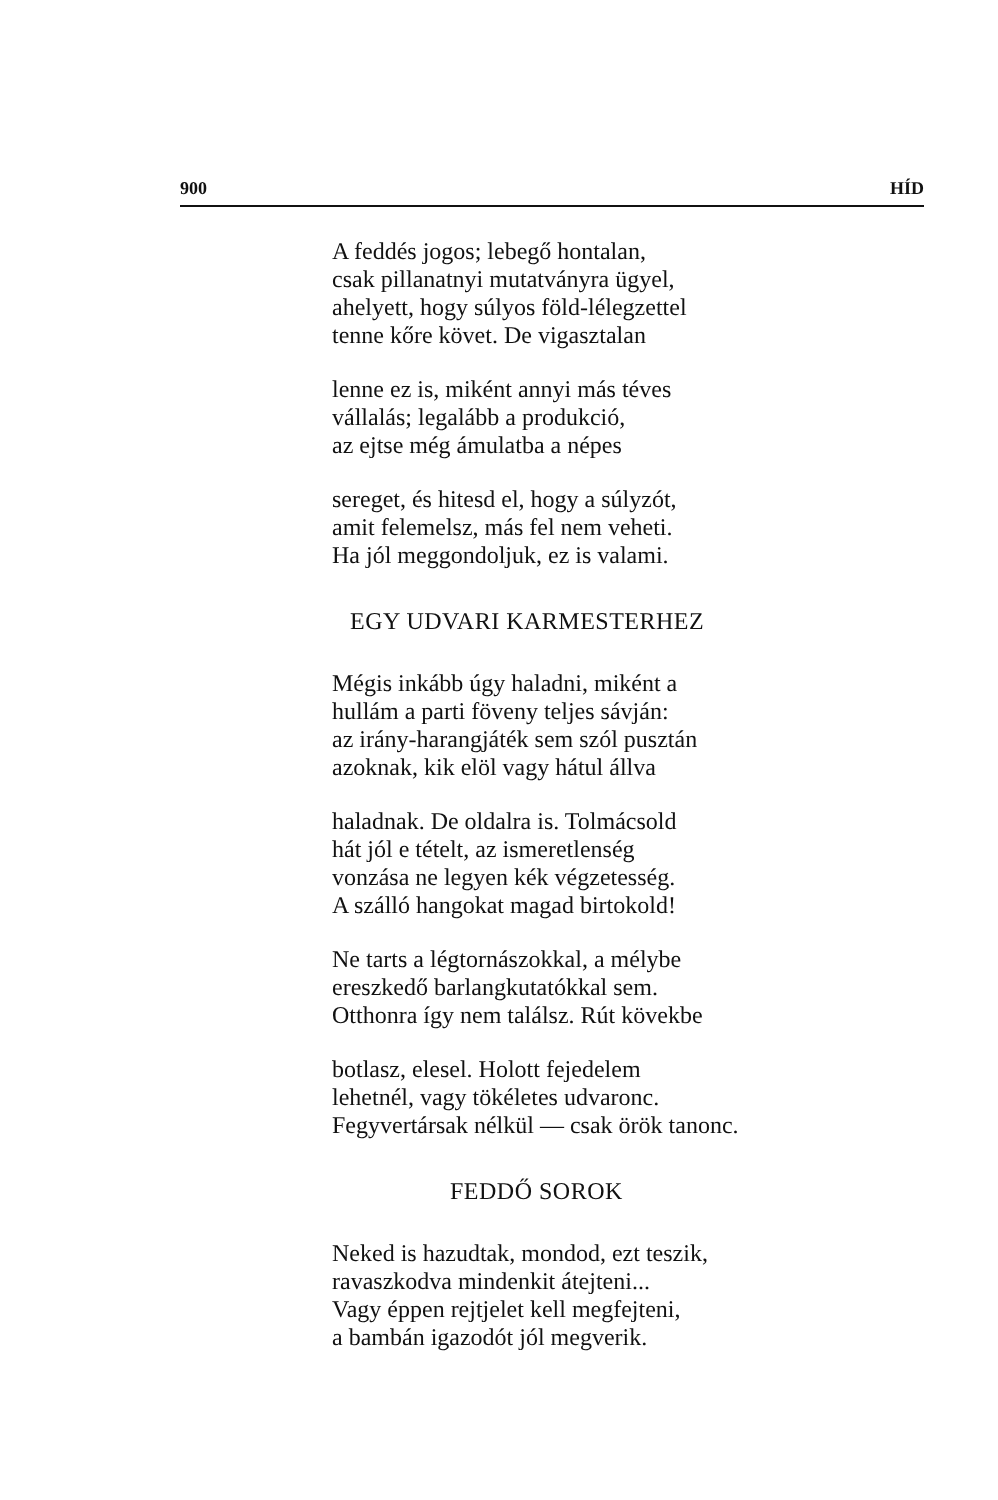900 HÍD
A feddés jogos; lebegő hontalan,
csak pillanatnyi mutatványra ügyel,
ahelyett, hogy súlyos föld-lélegzettel
tenne kőre követ. De vigasztalan
lenne ez is, miként annyi más téves
vállalás; legalább a produkció,
az ejtse még ámulatba a népes
sereget, és hitesd el, hogy a súlyzót,
amit felemelsz, más fel nem veheti.
Ha jól meggondoljuk, ez is valami.
EGY UDVARI KARMESTERHEZ
Mégis inkább úgy haladni, miként a
hullám a parti föveny teljes sávján:
az irány-harangjáték sem szól pusztán
azoknak, kik elöl vagy hátul állva
haladnak. De oldalra is. Tolmácsold
hát jól e tételt, az ismeretlenség
vonzása ne legyen kék végzetesség.
A szálló hangokat magad birtokold!
Ne tarts a légtornászokkal, a mélybe
ereszkedő barlangkutatókkal sem.
Otthonra így nem találsz. Rút kövekbe
botlasz, elesel. Holott fejedelem
lehetnél, vagy tökéletes udvaronc.
Fegyvertársak nélkül — csak örök tanonc.
FEDDŐ SOROK
Neked is hazudtak, mondod, ezt teszik,
ravaszkodva mindenkit átejteni...
Vagy éppen rejtjelet kell megfejteni,
a bambán igazodót jól megverik.